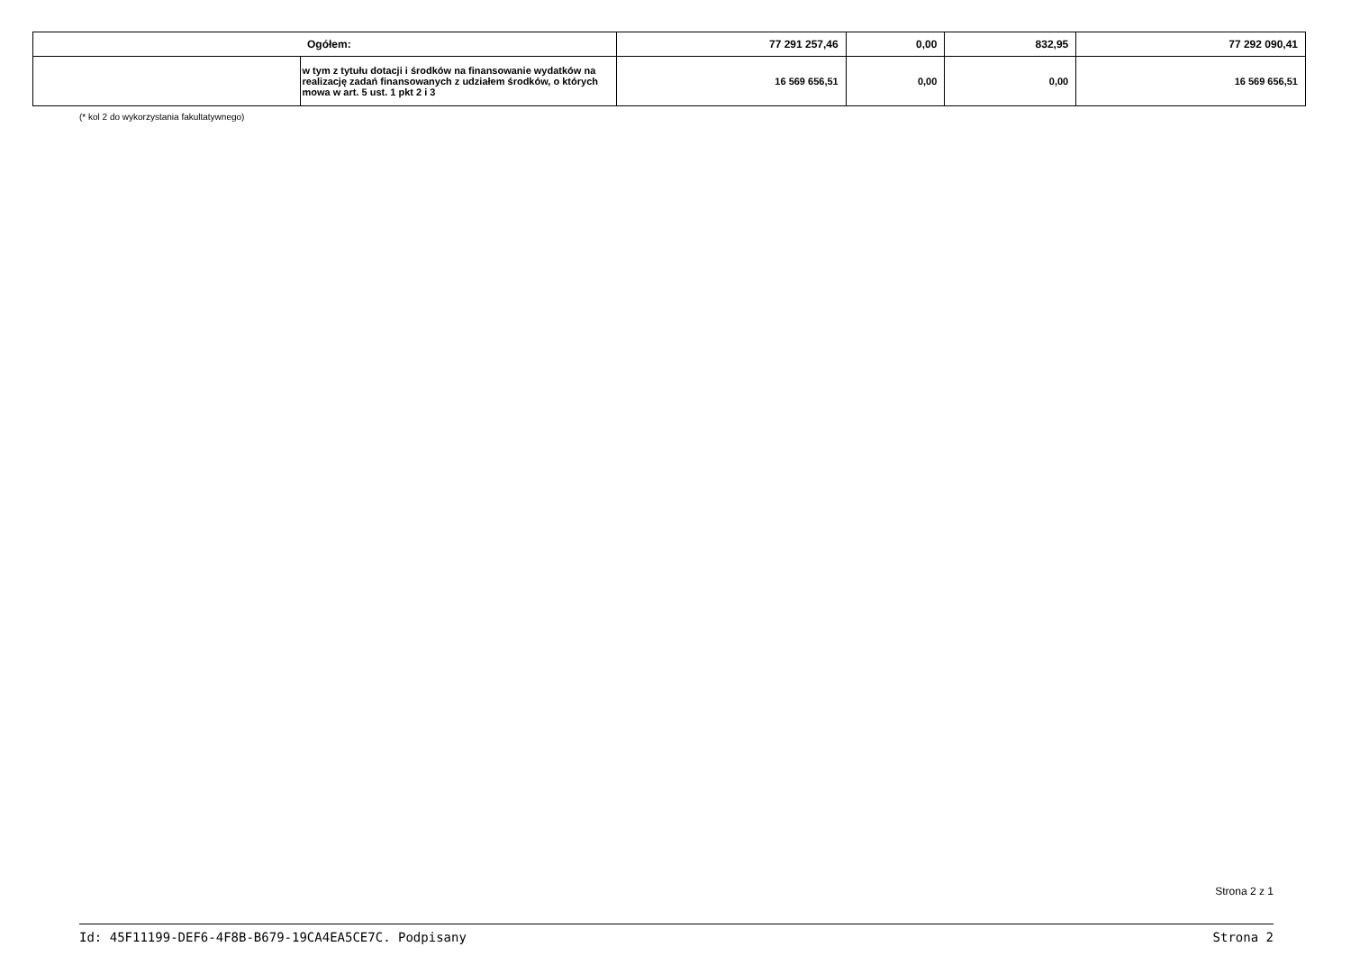| | Ogółem: | 77 291 257,46 | 0,00 | 832,95 | 77 292 090,41 |
| | w tym z tytułu dotacji i środków na finansowanie wydatków na realizację zadań finansowanych z udziałem środków, o których mowa w art. 5 ust. 1 pkt 2 i 3 | 16 569 656,51 | 0,00 | 0,00 | 16 569 656,51 |
(* kol 2 do wykorzystania fakultatywnego)
Strona 2 z 1
Id: 45F11199-DEF6-4F8B-B679-19CA4EA5CE7C. Podpisany Strona 2